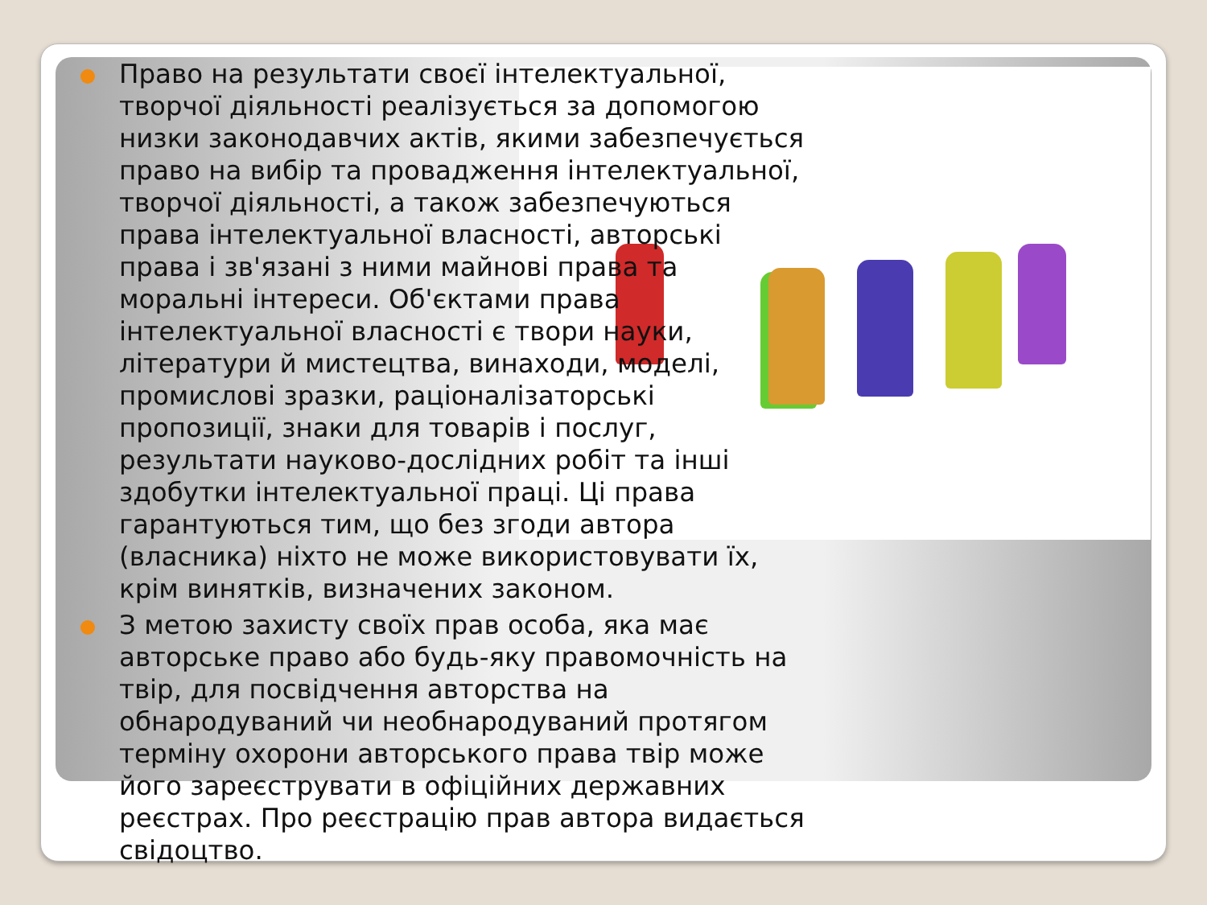Право на результати своєї інтелектуальної, творчої діяльності реалізується за допомогою низки законодавчих актів, якими забезпечується право на вибір та провадження інтелектуальної, творчої діяльності, а також забезпечуються права інтелектуальної власності, авторські права і зв'язані з ними майнові права та моральні інтереси. Об'єктами права інтелектуальної власності є твори науки, літератури й мистецтва, винаходи, моделі, промислові зразки, раціоналізаторські пропозиції, знаки для товарів і послуг, результати науково-дослідних робіт та інші здобутки інтелектуальної праці. Ці права гарантуються тим, що без згоди автора (власника) ніхто не може використовувати їх, крім винятків, визначених законом.
З метою захисту своїх прав особа, яка має авторське право або будь-яку правомочність на твір, для посвідчення авторства на обнародуваний чи необнародуваний протягом терміну охорони авторського права твір може його зареєструвати в офіційних державних реєстрах. Про реєстрацію прав автора видається свідоцтво.